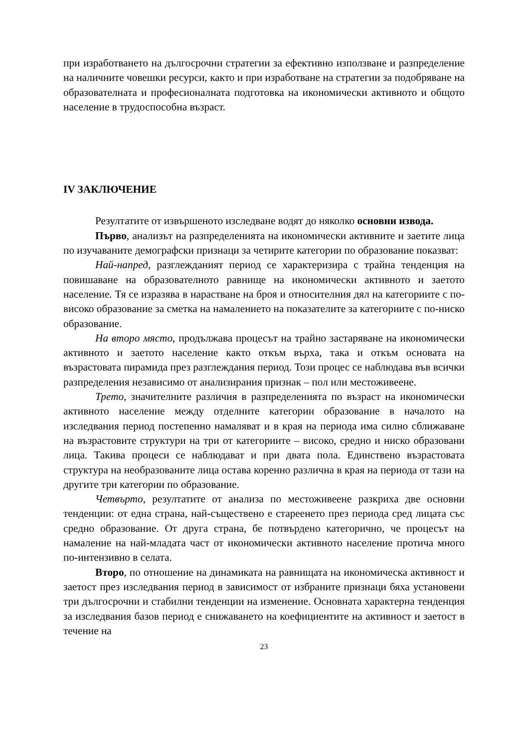при изработването на дългосрочни стратегии за ефективно използване и разпределение на наличните човешки ресурси, както и при изработване на стратегии за подобряване на образователната и професионалната подготовка на икономически активното и общото население в трудоспособна възраст.
IV ЗАКЛЮЧЕНИЕ
Резултатите от извършеното изследване водят до няколко основни извода.
Първо, анализът на разпределенията на икономически активните и заетите лица по изучаваните демографски признаци за четирите категории по образование показват:
Най-напред, разглежданият период се характеризира с трайна тенденция на повишаване на образователното равнище на икономически активното и заетото население. Тя се изразява в нарастване на броя и относителния дял на категориите с по-високо образование за сметка на намалението на показателите за категориите с по-ниско образование.
На второ място, продължава процесът на трайно застаряване на икономически активното и заетото население както откъм върха, така и откъм основата на възрастовата пирамида през разглеждания период. Този процес се наблюдава във всички разпределения независимо от анализирания признак – пол или местоживеене.
Трето, значителните различия в разпределенията по възраст на икономически активното население между отделните категории образование в началото на изследвания период постепенно намаляват и в края на периода има силно сближаване на възрастовите структури на три от категориите – високо, средно и ниско образовани лица. Такива процеси се наблюдават и при двата пола. Единствено възрастовата структура на необразованите лица остава коренно различна в края на периода от тази на другите три категории по образование.
Четвърто, резултатите от анализа по местоживеене разкриха две основни тенденции: от една страна, най-съществено е стареенето през периода сред лицата със средно образование. От друга страна, бе потвърдено категорично, че процесът на намаление на най-младата част от икономически активното население протича много по-интензивно в селата.
Второ, по отношение на динамиката на равнищата на икономическа активност и заетост през изследвания период в зависимост от избраните признаци бяха установени три дългосрочни и стабилни тенденции на изменение. Основната характерна тенденция за изследвания базов период е снижаването на коефициентите на активност и заетост в течение на
23